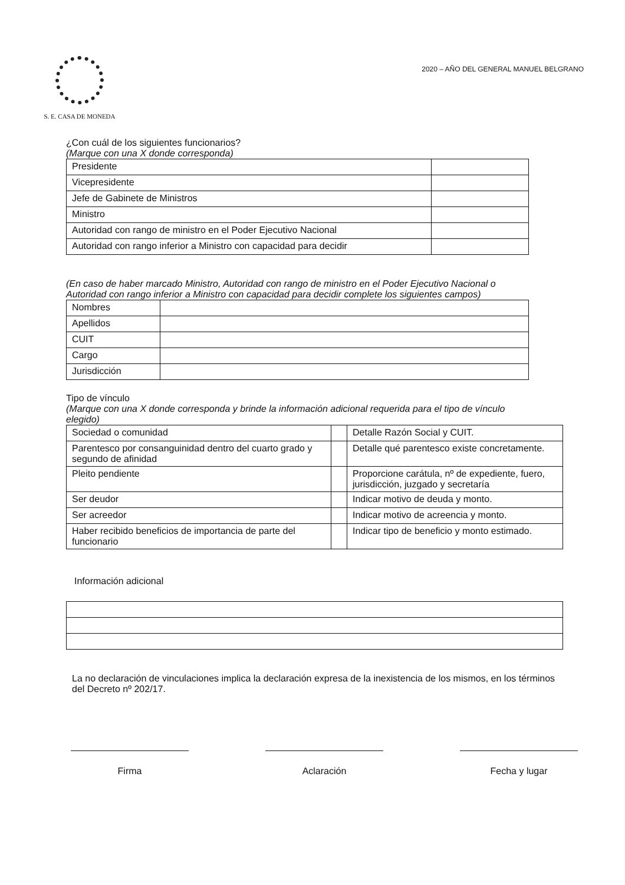S. E. CASA DE MONEDA
2020 – AÑO DEL GENERAL MANUEL BELGRANO
¿Con cuál de los siguientes funcionarios?
(Marque con una X donde corresponda)
| Presidente | |
| Vicepresidente | |
| Jefe de Gabinete de Ministros | |
| Ministro | |
| Autoridad con rango de ministro en el Poder Ejecutivo Nacional | |
| Autoridad con rango inferior a Ministro con capacidad para decidir | |
(En caso de haber marcado Ministro, Autoridad con rango de ministro en el Poder Ejecutivo Nacional o Autoridad con rango inferior a Ministro con capacidad para decidir complete los siguientes campos)
| Nombres | |
| Apellidos | |
| CUIT | |
| Cargo | |
| Jurisdicción | |
Tipo de vínculo
(Marque con una X donde corresponda y brinde la información adicional requerida para el tipo de vínculo elegido)
| Sociedad o comunidad | | Detalle Razón Social y CUIT. |
| Parentesco por consanguinidad dentro del cuarto grado y segundo de afinidad | | Detalle qué parentesco existe concretamente. |
| Pleito pendiente | | Proporcione carátula, nº de expediente, fuero, jurisdicción, juzgado y secretaría |
| Ser deudor | | Indicar motivo de deuda y monto. |
| Ser acreedor | | Indicar motivo de acreencia y monto. |
| Haber recibido beneficios de importancia de parte del funcionario | | Indicar tipo de beneficio y monto estimado. |
Información adicional
La no declaración de vinculaciones implica la declaración expresa de la inexistencia de los mismos, en los términos del Decreto nº 202/17.
Firma Aclaración Fecha y lugar